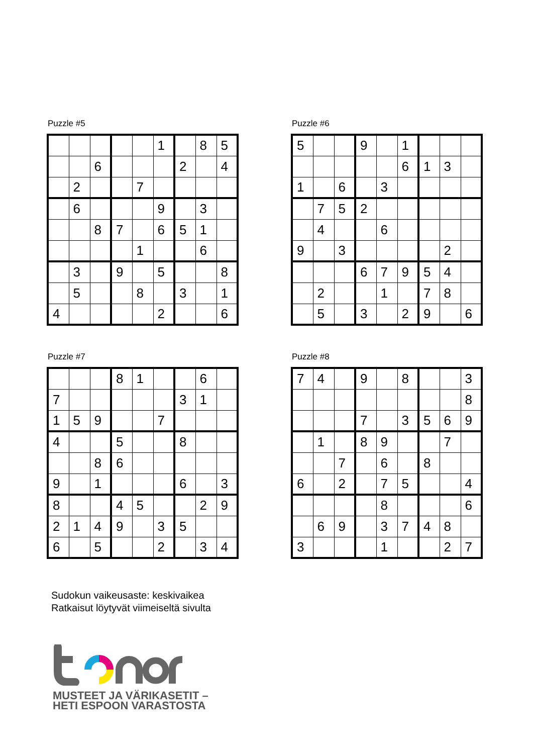Puzzle #5
| | | | | | 1 | | 8 | 5 |
| | | 6 | | | | 2 | | 4 |
| | 2 | | | 7 | | | | |
| | 6 | | | | 9 | | 3 | |
| | | 8 | 7 | | 6 | 5 | 1 | |
| | | | | 1 | | | 6 | |
| | 3 | | 9 | | 5 | | | 8 |
| | 5 | | | 8 | | 3 | | 1 |
| 4 | | | | | 2 | | | 6 |
Puzzle #6
| 5 | | | 9 | | 1 | | | |
| | | | | | 6 | 1 | 3 | |
| 1 | | 6 | | 3 | | | | |
| | 7 | 5 | 2 | | | | | |
| | 4 | | | 6 | | | | |
| 9 | | 3 | | | | | 2 | |
| | | | 6 | 7 | 9 | 5 | 4 | |
| | 2 | | | 1 | | 7 | 8 | |
| | 5 | | 3 | | 2 | 9 | | 6 |
Puzzle #7
| | | | 8 | 1 | | | 6 | |
| 7 | | | | | | 3 | 1 | |
| 1 | 5 | 9 | | | 7 | | | |
| 4 | | | 5 | | | 8 | | |
| | | 8 | 6 | | | | | |
| 9 | | 1 | | | | 6 | | 3 |
| 8 | | | 4 | 5 | | | 2 | 9 |
| 2 | 1 | 4 | 9 | | 3 | 5 | | |
| 6 | | 5 | | | 2 | | 3 | 4 |
Puzzle #8
| 7 | 4 | | 9 | | 8 | | | 3 |
| | | | | | | | | 8 |
| | | | 7 | | 3 | 5 | 6 | 9 |
| | 1 | | 8 | 9 | | | 7 | |
| | | 7 | | 6 | | 8 | | |
| 6 | | 2 | | 7 | 5 | | | 4 |
| | | | | 8 | | | | 6 |
| | 6 | 9 | | 3 | 7 | 4 | 8 | |
| 3 | | | | 1 | | | 2 | 7 |
Sudokun vaikeusaste: keskivaikea
Ratkaisut löytyvät viimeiseltä sivulta
MUSTEET JA VÄRIKASETIT –
HETI ESPOON VARASTOSTA